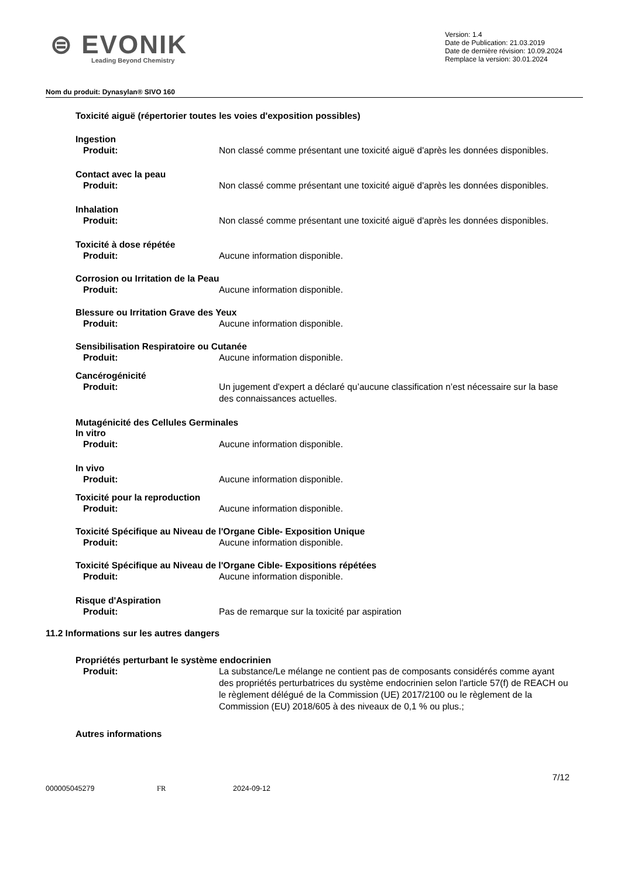⊜ EVONIK
Leading Beyond Chemistry
Version: 1.4
Date de Publication: 21.03.2019
Date de dernière révision: 10.09.2024
Remplace la version: 30.01.2024
Nom du produit: Dynasylan® SIVO 160
Toxicité aiguë (répertorier toutes les voies d'exposition possibles)
Ingestion
Produit: Non classé comme présentant une toxicité aiguë d'après les données disponibles.
Contact avec la peau
Produit: Non classé comme présentant une toxicité aiguë d'après les données disponibles.
Inhalation
Produit: Non classé comme présentant une toxicité aiguë d'après les données disponibles.
Toxicité à dose répétée
Produit: Aucune information disponible.
Corrosion ou Irritation de la Peau
Produit: Aucune information disponible.
Blessure ou Irritation Grave des Yeux
Produit: Aucune information disponible.
Sensibilisation Respiratoire ou Cutanée
Produit: Aucune information disponible.
Cancérogénicité
Produit: Un jugement d'expert a déclaré qu’aucune classification n’est nécessaire sur la base des connaissances actuelles.
Mutagénicité des Cellules Germinales
In vitro
Produit: Aucune information disponible.
In vivo
Produit: Aucune information disponible.
Toxicité pour la reproduction
Produit: Aucune information disponible.
Toxicité Spécifique au Niveau de l'Organe Cible- Exposition Unique
Produit: Aucune information disponible.
Toxicité Spécifique au Niveau de l'Organe Cible- Expositions répétées
Produit: Aucune information disponible.
Risque d'Aspiration
Produit: Pas de remarque sur la toxicité par aspiration
11.2 Informations sur les autres dangers
Propriétés perturbant le système endocrinien
Produit: La substance/Le mélange ne contient pas de composants considérés comme ayant des propriétés perturbatrices du système endocrinien selon l'article 57(f) de REACH ou le règlement délégué de la Commission (UE) 2017/2100 ou le règlement de la Commission (EU) 2018/605 à des niveaux de 0,1 % ou plus.;
Autres informations
7/12
000005045279 FR 2024-09-12